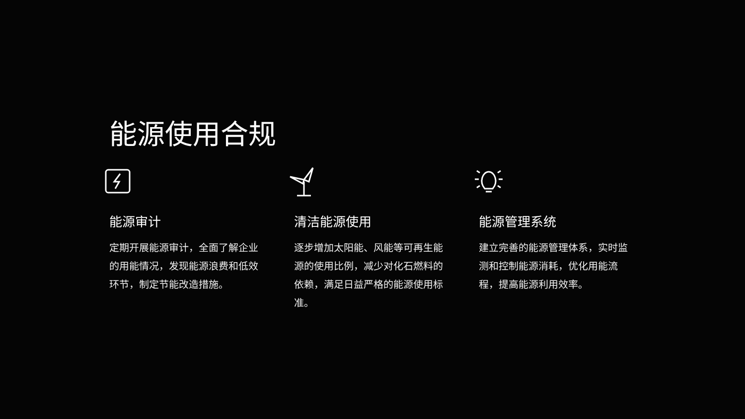能源使用合规
能源审计
定期开展能源审计，全面了解企业的用能情况，发现能源浪费和低效环节，制定节能改造措施。
清洁能源使用
逐步增加太阳能、风能等可再生能源的使用比例，减少对化石燃料的依赖，满足日益严格的能源使用标准。
能源管理系统
建立完善的能源管理体系，实时监测和控制能源消耗，优化用能流程，提高能源利用效率。